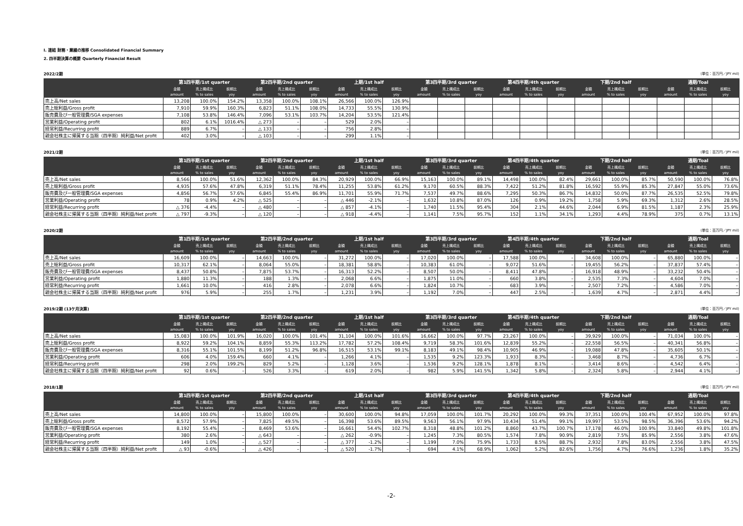Ⅰ. 連結 財務・業績の推移 Consolidated Financial Summary
2. 四半期決算の概要 Quarterly Financial Result
2022/2期 (単位：百万円／JPY mil)
| | 第1四半期/1st quarter | | | 第2四半期/2nd quarter | | | 上期/1st half | | | 第3四半期/3rd quarter | | | 第4四半期/4th quarter | | | 下期/2nd half | | | 通期/Toal | | |
| --- | --- | --- | --- | --- | --- | --- | --- | --- | --- | --- | --- | --- | --- | --- | --- | --- | --- | --- | --- | --- | --- |
| | 金額 | 売上構成比 | 前期比 | 金額 | 売上構成比 | 前期比 | 金額 | 売上構成比 | 前期比 | 金額 | 売上構成比 | 前期比 | 金額 | 売上構成比 | 前期比 | 金額 | 売上構成比 | 前期比 | 金額 | 売上構成比 | 前期比 |
| | amount | % to sales | yoy | amount | % to sales | yoy | amount | % to sales | yoy | amount | % to sales | yoy | amount | % to sales | yoy | amount | % to sales | yoy | amount | % to sales | yoy |
| 売上高/Net sales | 13,208 | 100.0% | 154.2% | 13,358 | 100.0% | 108.1% | 26,566 | 100.0% | 126.9% | | | | | | | | | | | | |
| 売上総利益/Gross profit | 7,910 | 59.9% | 160.3% | 6,823 | 51.1% | 108.0% | 14,733 | 55.5% | 130.9% | | | | | | | | | | | | |
| 販売費及び一般管理費/SGA expenses | 7,108 | 53.8% | 146.4% | 7,096 | 53.1% | 103.7% | 14,204 | 53.5% | 121.4% | | | | | | | | | | | | |
| 営業利益/Operating profit | 802 | 6.1% | 1016.4% | △ 273 | – | – | 529 | 2.0% | – | | | | | | | | | | | | |
| 経常利益/Recurring profit | 889 | 6.7% | – | △ 133 | – | – | 756 | 2.8% | – | | | | | | | | | | | | |
| 親会社株主に帰属する当期（四半期）純利益/Net profit | 402 | 3.0% | – | △ 103 | – | – | 299 | 1.1% | – | | | | | | | | | | | | |
2021/2期 (単位：百万円／JPY mil)
| | 第1四半期/1st quarter | | | 第2四半期/2nd quarter | | | 上期/1st half | | | 第3四半期/3rd quarter | | | 第4四半期/4th quarter | | | 下期/2nd half | | | 通期/Toal | | |
| --- | --- | --- | --- | --- | --- | --- | --- | --- | --- | --- | --- | --- | --- | --- | --- | --- | --- | --- | --- | --- | --- |
| | 金額 | 売上構成比 | 前期比 | 金額 | 売上構成比 | 前期比 | 金額 | 売上構成比 | 前期比 | 金額 | 売上構成比 | 前期比 | 金額 | 売上構成比 | 前期比 | 金額 | 売上構成比 | 前期比 | 金額 | 売上構成比 | 前期比 |
| | amount | % to sales | yoy | amount | % to sales | yoy | amount | % to sales | yoy | amount | % to sales | yoy | amount | % to sales | yoy | amount | % to sales | yoy | amount | % to sales | yoy |
| 売上高/Net sales | 8,566 | 100.0% | 51.6% | 12,362 | 100.0% | 84.3% | 20,929 | 100.0% | 66.9% | 15,163 | 100.0% | 89.1% | 14,498 | 100.0% | 82.4% | 29,661 | 100.0% | 85.7% | 50,590 | 100.0% | 76.8% |
| 売上総利益/Gross profit | 4,935 | 57.6% | 47.8% | 6,319 | 51.1% | 78.4% | 11,255 | 53.8% | 61.2% | 9,170 | 60.5% | 88.3% | 7,422 | 51.2% | 81.8% | 16,592 | 55.9% | 85.3% | 27,847 | 55.0% | 73.6% |
| 販売費及び一般管理費/SGA expenses | 4,856 | 56.7% | 57.6% | 6,845 | 55.4% | 86.9% | 11,701 | 55.9% | 71.7% | 7,537 | 49.7% | 88.6% | 7,295 | 50.3% | 86.7% | 14,832 | 50.0% | 87.7% | 26,535 | 52.5% | 79.8% |
| 営業利益/Operating profit | 78 | 0.9% | 4.2% | △ 525 | – | – | △ 446 | -2.1% | – | 1,632 | 10.8% | 87.0% | 126 | 0.9% | 19.2% | 1,758 | 5.9% | 69.3% | 1,312 | 2.6% | 28.5% |
| 経常利益/Recurring profit | △ 376 | -4.4% | – | △ 480 | – | – | △ 857 | -4.1% | – | 1,740 | 11.5% | 95.4% | 304 | 2.1% | 44.6% | 2,044 | 6.9% | 81.5% | 1,187 | 2.3% | 25.9% |
| 親会社株主に帰属する当期（四半期）純利益/Net profit | △ 797 | -9.3% | – | △ 120 | – | – | △ 918 | -4.4% | – | 1,141 | 7.5% | 95.7% | 152 | 1.1% | 34.1% | 1,293 | 4.4% | 78.9% | 375 | 0.7% | 13.1% |
2020/2期 (単位：百万円／JPY mil)
| | 第1四半期/1st quarter | | | 第2四半期/2nd quarter | | | 上期/1st half | | | 第3四半期/3rd quarter | | | 第4四半期/4th quarter | | | 下期/2nd half | | | 通期/Toal | | |
| --- | --- | --- | --- | --- | --- | --- | --- | --- | --- | --- | --- | --- | --- | --- | --- | --- | --- | --- | --- | --- | --- |
| | 金額 | 売上構成比 | 前期比 | 金額 | 売上構成比 | 前期比 | 金額 | 売上構成比 | 前期比 | 金額 | 売上構成比 | 前期比 | 金額 | 売上構成比 | 前期比 | 金額 | 売上構成比 | 前期比 | 金額 | 売上構成比 | 前期比 |
| | amount | % to sales | yoy | amount | % to sales | yoy | amount | % to sales | yoy | amount | % to sales | yoy | amount | % to sales | yoy | amount | % to sales | yoy | amount | % to sales | yoy |
| 売上高/Net sales | 16,609 | 100.0% | – | 14,663 | 100.0% | – | 31,272 | 100.0% | – | 17,020 | 100.0% | – | 17,588 | 100.0% | – | 34,608 | 100.0% | – | 65,880 | 100.0% | – |
| 売上総利益/Gross profit | 10,317 | 62.1% | – | 8,064 | 55.0% | – | 18,381 | 58.8% | – | 10,383 | 61.0% | – | 9,072 | 51.6% | – | 19,455 | 56.2% | – | 37,837 | 57.4% | – |
| 販売費及び一般管理費/SGA expenses | 8,437 | 50.8% | – | 7,875 | 53.7% | – | 16,313 | 52.2% | – | 8,507 | 50.0% | – | 8,411 | 47.8% | – | 16,918 | 48.9% | – | 33,232 | 50.4% | – |
| 営業利益/Operating profit | 1,880 | 11.3% | – | 188 | 1.3% | – | 2,068 | 6.6% | – | 1,875 | 11.0% | – | 660 | 3.8% | – | 2,535 | 7.3% | – | 4,604 | 7.0% | – |
| 経常利益/Recurring profit | 1,661 | 10.0% | – | 416 | 2.8% | – | 2,078 | 6.6% | – | 1,824 | 10.7% | – | 683 | 3.9% | – | 2,507 | 7.2% | – | 4,586 | 7.0% | – |
| 親会社株主に帰属する当期（四半期）純利益/Net profit | 976 | 5.9% | – | 255 | 1.7% | – | 1,231 | 3.9% | – | 1,192 | 7.0% | – | 447 | 2.5% | – | 1,639 | 4.7% | – | 2,871 | 4.4% | – |
2019/2期 (13ケ月決算) (単位：百万円／JPY mil)
| | 第1四半期/1st quarter | | | 第2四半期/2nd quarter | | | 上期/1st half | | | 第3四半期/3rd quarter | | | 第4四半期/4th quarter | | | 下期/2nd half | | | 通期/Toal | | |
| --- | --- | --- | --- | --- | --- | --- | --- | --- | --- | --- | --- | --- | --- | --- | --- | --- | --- | --- | --- | --- | --- |
| | 金額 | 売上構成比 | 前期比 | 金額 | 売上構成比 | 前期比 | 金額 | 売上構成比 | 前期比 | 金額 | 売上構成比 | 前期比 | 金額 | 売上構成比 | 前期比 | 金額 | 売上構成比 | 前期比 | 金額 | 売上構成比 | 前期比 |
| | amount | % to sales | yoy | amount | % to sales | yoy | amount | % to sales | yoy | amount | % to sales | yoy | amount | % to sales | yoy | amount | % to sales | yoy | amount | % to sales | yoy |
| 売上高/Net sales | 15,083 | 100.0% | 101.9% | 16,020 | 100.0% | 101.4% | 31,104 | 100.0% | 101.6% | 16,662 | 100.0% | 97.7% | 23,267 | 100.0% | – | 39,929 | 100.0% | – | 71,034 | 100.0% | – |
| 売上総利益/Gross profit | 8,922 | 59.2% | 104.1% | 8,859 | 55.3% | 113.2% | 17,782 | 57.2% | 108.4% | 9,719 | 58.3% | 101.6% | 12,839 | 55.2% | – | 22,558 | 56.5% | – | 40,341 | 56.8% | – |
| 販売費及び一般管理費/SGA expenses | 8,316 | 55.1% | 101.5% | 8,199 | 51.2% | 96.8% | 16,515 | 53.1% | 99.1% | 8,183 | 49.1% | 98.4% | 10,905 | 46.9% | – | 19,088 | 47.8% | – | 35,605 | 50.1% | – |
| 営業利益/Operating profit | 606 | 4.0% | 159.4% | 660 | 4.1% | – | 1,266 | 4.1% | – | 1,535 | 9.2% | 123.3% | 1,933 | 8.3% | – | 3,468 | 8.7% | – | 4,736 | 6.7% | – |
| 経常利益/Recurring profit | 298 | 2.0% | 199.2% | 829 | 5.2% | – | 1,128 | 3.6% | – | 1,536 | 9.2% | 128.1% | 1,878 | 8.1% | – | 3,414 | 8.6% | – | 4,542 | 6.4% | – |
| 親会社株主に帰属する当期（四半期）純利益/Net profit | 92 | 0.6% | – | 526 | 3.3% | – | 619 | 2.0% | – | 982 | 5.9% | 141.5% | 1,342 | 5.8% | – | 2,324 | 5.8% | – | 2,944 | 4.1% | – |
2018/1期 (単位：百万円／JPY mil)
| | 第1四半期/1st quarter | | | 第2四半期/2nd quarter | | | 上期/1st half | | | 第3四半期/3rd quarter | | | 第4四半期/4th quarter | | | 下期/2nd half | | | 通期/Toal | | |
| --- | --- | --- | --- | --- | --- | --- | --- | --- | --- | --- | --- | --- | --- | --- | --- | --- | --- | --- | --- | --- | --- |
| | 金額 | 売上構成比 | 前期比 | 金額 | 売上構成比 | 前期比 | 金額 | 売上構成比 | 前期比 | 金額 | 売上構成比 | 前期比 | 金額 | 売上構成比 | 前期比 | 金額 | 売上構成比 | 前期比 | 金額 | 売上構成比 | 前期比 |
| | amount | % to sales | yoy | amount | % to sales | yoy | amount | % to sales | yoy | amount | % to sales | yoy | amount | % to sales | yoy | amount | % to sales | yoy | amount | % to sales | yoy |
| 売上高/Net sales | 14,800 | 100.0% | – | 15,800 | 100.0% | – | 30,600 | 100.0% | 94.8% | 17,059 | 100.0% | 101.7% | 20,292 | 100.0% | 99.3% | 37,351 | 100.0% | 100.4% | 67,952 | 100.0% | 97.8% |
| 売上総利益/Gross profit | 8,572 | 57.9% | – | 7,825 | 49.5% | – | 16,398 | 53.6% | 89.5% | 9,563 | 56.1% | 97.9% | 10,434 | 51.4% | 99.1% | 19,997 | 53.5% | 98.5% | 36,396 | 53.6% | 94.2% |
| 販売費及び一般管理費/SGA expenses | 8,192 | 55.4% | – | 8,469 | 53.6% | – | 16,661 | 54.4% | 102.7% | 8,318 | 48.8% | 101.2% | 8,860 | 43.7% | 100.7% | 17,178 | 46.0% | 100.9% | 33,840 | 49.8% | 101.8% |
| 営業利益/Operating profit | 380 | 2.6% | – | △ 643 | – | – | △ 262 | -0.9% | – | 1,245 | 7.3% | 80.5% | 1,574 | 7.8% | 90.9% | 2,819 | 7.5% | 85.9% | 2,556 | 3.8% | 47.6% |
| 経常利益/Recurring profit | 149 | 1.0% | – | △ 527 | – | – | △ 377 | -1.2% | – | 1,199 | 7.0% | 75.9% | 1,733 | 8.5% | 88.7% | 2,932 | 7.8% | 83.0% | 2,556 | 3.8% | 47.5% |
| 親会社株主に帰属する当期（四半期）純利益/Net profit | △ 93 | -0.6% | – | △ 426 | – | – | △ 520 | -1.7% | – | 694 | 4.1% | 68.9% | 1,062 | 5.2% | 82.6% | 1,756 | 4.7% | 76.6% | 1,236 | 1.8% | 35.2% |
-2-